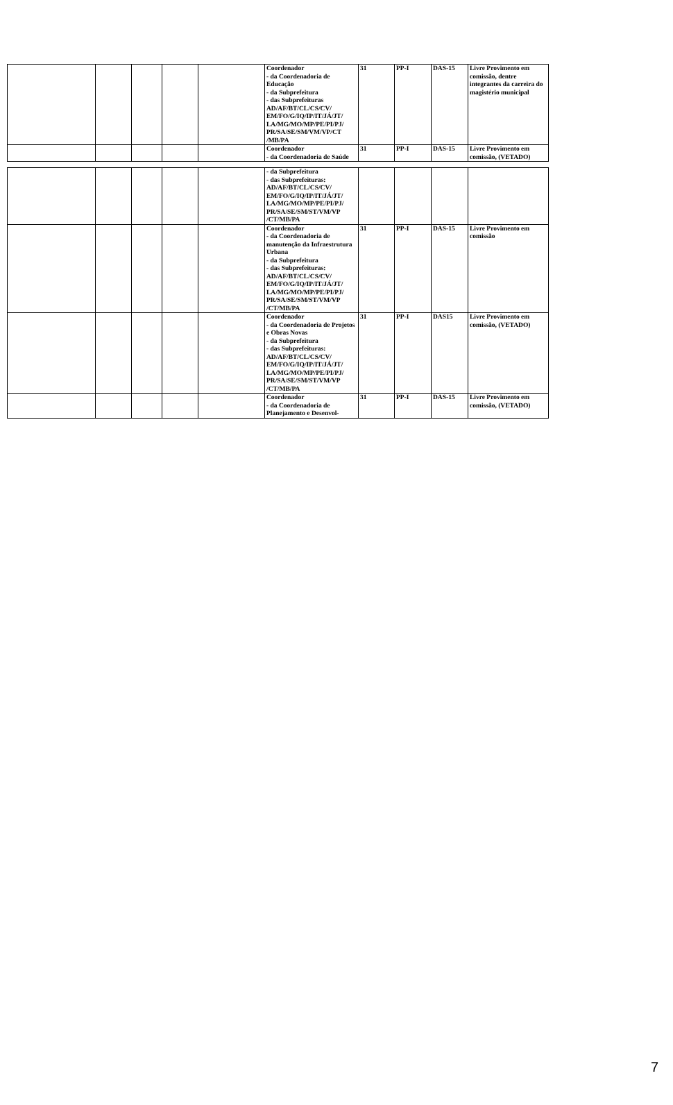| | | | | | Coordenador - da Coordenadoria de Educação - da Subprefeitura - das Subprefeituras AD/AF/BT/CL/CS/CV/ EM/FO/G/IQ/IP/IT/JÁ/JT/ LA/MG/MO/MP/PE/PI/PJ/ PR/SA/SE/SM/VM/VP/CT /MB/PA | 31 | PP-I | DAS-15 | Livre Provimento em comissão, dentre integrantes da carreira do magistério municipal |
| | | | | | Coordenador - da Coordenadoria de Saúde | 31 | PP-I | DAS-15 | Livre Provimento em comissão, (VETADO) |
| | | | | | - da Subprefeitura - das Subprefeituras: AD/AF/BT/CL/CS/CV/ EM/FO/G/IQ/IP/IT/JÁ/JT/ LA/MG/MO/MP/PE/PI/PJ/ PR/SA/SE/SM/ST/VM/VP /CT/MB/PA | | | | |
| | | | | | Coordenador - da Coordenadoria de manutenção da Infraestrutura Urbana - da Subprefeitura - das Subprefeituras: AD/AF/BT/CL/CS/CV/ EM/FO/G/IQ/IP/IT/JÁ/JT/ LA/MG/MO/MP/PE/PI/PJ/ PR/SA/SE/SM/ST/VM/VP /CT/MB/PA | 31 | PP-I | DAS-15 | Livre Provimento em comissão |
| | | | | | Coordenador - da Coordenadoria de Projetos e Obras Novas - da Subprefeitura - das Subprefeituras: AD/AF/BT/CL/CS/CV/ EM/FO/G/IQ/IP/IT/JÁ/JT/ LA/MG/MO/MP/PE/PI/PJ/ PR/SA/SE/SM/ST/VM/VP /CT/MB/PA | 31 | PP-I | DAS15 | Livre Provimento em comissão, (VETADO) |
| | | | | | Coordenador - da Coordenadoria de Planejamento e Desenvol- | 31 | PP-I | DAS-15 | Livre Provimento em comissão, (VETADO) |
7